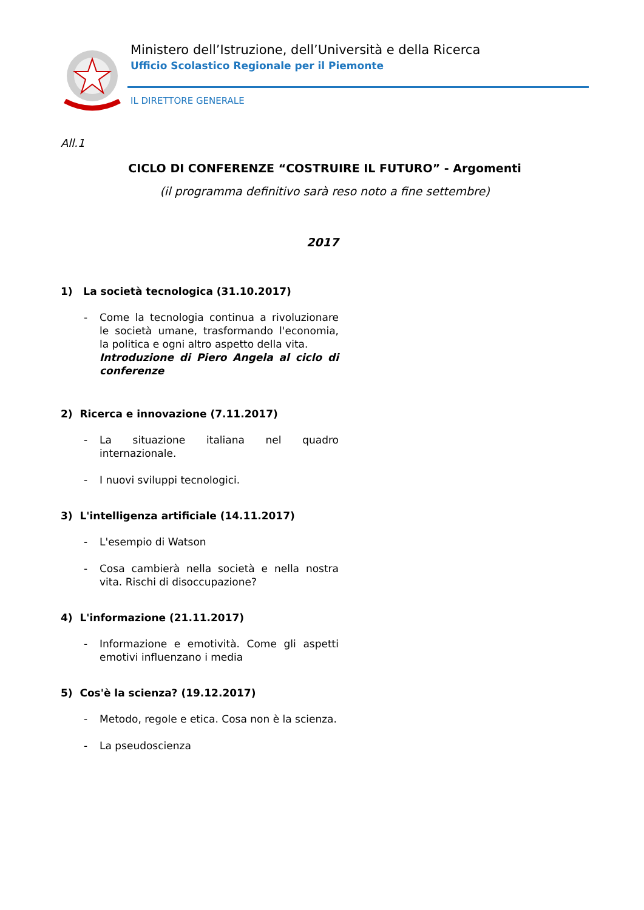Ministero dell’Istruzione, dell’Università e della Ricerca
Ufficio Scolastico Regionale per il Piemonte
IL DIRETTORE GENERALE
All.1
CICLO DI CONFERENZE “COSTRUIRE IL FUTURO” - Argomenti
(il programma definitivo sarà reso noto a fine settembre)
2017
1) La società tecnologica (31.10.2017)
- Come la tecnologia continua a rivoluzionare le società umane, trasformando l'economia, la politica e ogni altro aspetto della vita.
Introduzione di Piero Angela al ciclo di conferenze
2) Ricerca e innovazione (7.11.2017)
- La situazione italiana nel quadro internazionale.
- I nuovi sviluppi tecnologici.
3) L'intelligenza artificiale (14.11.2017)
- L'esempio di Watson
- Cosa cambierà nella società e nella nostra vita. Rischi di disoccupazione?
4) L'informazione (21.11.2017)
- Informazione e emotività. Come gli aspetti emotivi influenzano i media
5) Cos'è la scienza? (19.12.2017)
- Metodo, regole e etica. Cosa non è la scienza.
- La pseudoscienza